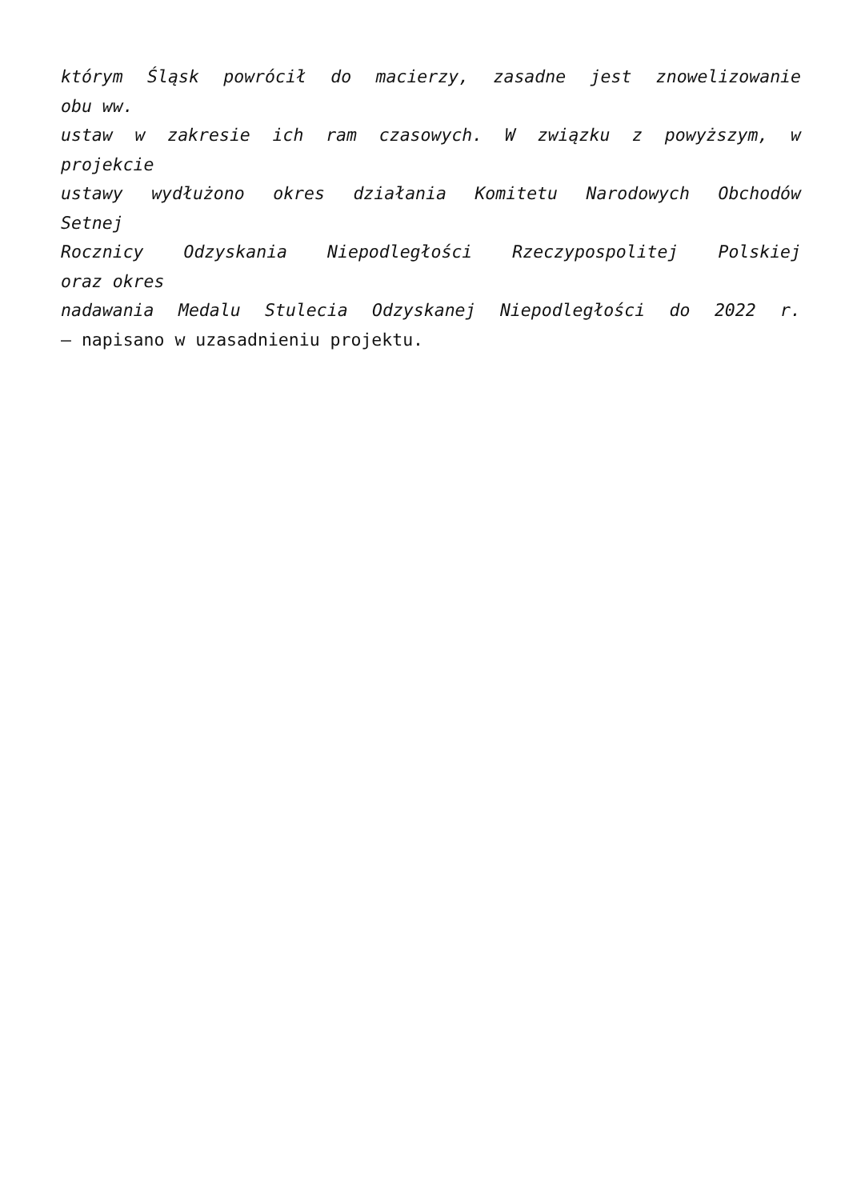którym Śląsk powrócił do macierzy, zasadne jest znowelizowanie
obu ww.
ustaw w zakresie ich ram czasowych. W związku z powyższym, w
projekcie
ustawy wydłużono okres działania Komitetu Narodowych Obchodów
Setnej
Rocznicy Odzyskania Niepodległości Rzeczypospolitej Polskiej
oraz okres
nadawania Medalu Stulecia Odzyskanej Niepodległości do 2022 r.
– napisano w uzasadnieniu projektu.